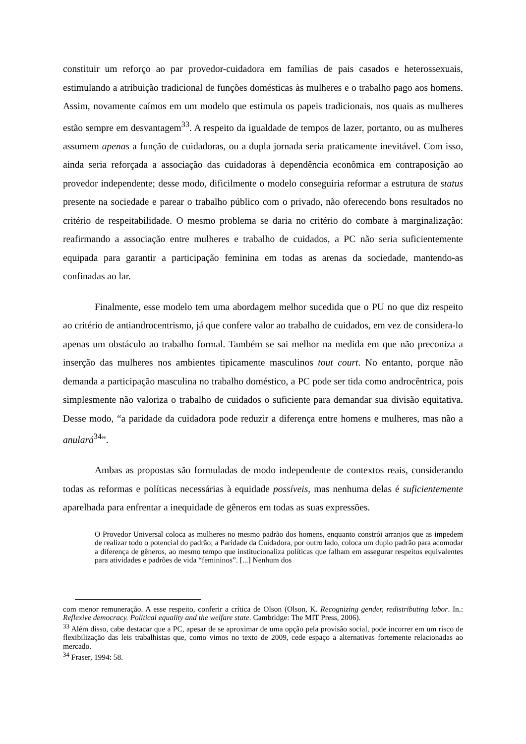constituir um reforço ao par provedor-cuidadora em famílias de pais casados e heterossexuais, estimulando a atribuição tradicional de funções domésticas às mulheres e o trabalho pago aos homens. Assim, novamente caímos em um modelo que estimula os papeis tradicionais, nos quais as mulheres estão sempre em desvantagem<sup>33</sup>. A respeito da igualdade de tempos de lazer, portanto, ou as mulheres assumem apenas a função de cuidadoras, ou a dupla jornada seria praticamente inevitável. Com isso, ainda seria reforçada a associação das cuidadoras à dependência econômica em contraposição ao provedor independente; desse modo, dificilmente o modelo conseguiria reformar a estrutura de status presente na sociedade e parear o trabalho público com o privado, não oferecendo bons resultados no critério de respeitabilidade. O mesmo problema se daria no critério do combate à marginalização: reafirmando a associação entre mulheres e trabalho de cuidados, a PC não seria suficientemente equipada para garantir a participação feminina em todas as arenas da sociedade, mantendo-as confinadas ao lar.
Finalmente, esse modelo tem uma abordagem melhor sucedida que o PU no que diz respeito ao critério de antiandrocentrismo, já que confere valor ao trabalho de cuidados, em vez de considera-lo apenas um obstáculo ao trabalho formal. Também se sai melhor na medida em que não preconiza a inserção das mulheres nos ambientes tipicamente masculinos tout court. No entanto, porque não demanda a participação masculina no trabalho doméstico, a PC pode ser tida como androcêntrica, pois simplesmente não valoriza o trabalho de cuidados o suficiente para demandar sua divisão equitativa. Desse modo, “a paridade da cuidadora pode reduzir a diferença entre homens e mulheres, mas não a anulará<sup>34</sup>”.
Ambas as propostas são formuladas de modo independente de contextos reais, considerando todas as reformas e políticas necessárias à equidade possíveis, mas nenhuma delas é suficientemente aparelhada para enfrentar a inequidade de gêneros em todas as suas expressões.
O Provedor Universal coloca as mulheres no mesmo padrão dos homens, enquanto constrói arranjos que as impedem de realizar todo o potencial do padrão; a Paridade da Cuidadora, por outro lado, coloca um duplo padrão para acomodar a diferença de gêneros, ao mesmo tempo que institucionaliza políticas que falham em assegurar respeitos equivalentes para atividades e padrões de vida “femininos”. [...] Nenhum dos
com menor remuneração. A esse respeito, conferir a crítica de Olson (Olson, K. Recognizing gender, redistributing labor. In.: Reflexive democracy. Political equality and the welfare state. Cambridge: The MIT Press, 2006).
<sup>33</sup> Além disso, cabe destacar que a PC, apesar de se aproximar de uma opção pela provisão social, pode incorrer em um risco de flexibilização das leis trabalhistas que, como vimos no texto de 2009, cede espaço a alternativas fortemente relacionadas ao mercado.
<sup>34</sup> Fraser, 1994: 58.